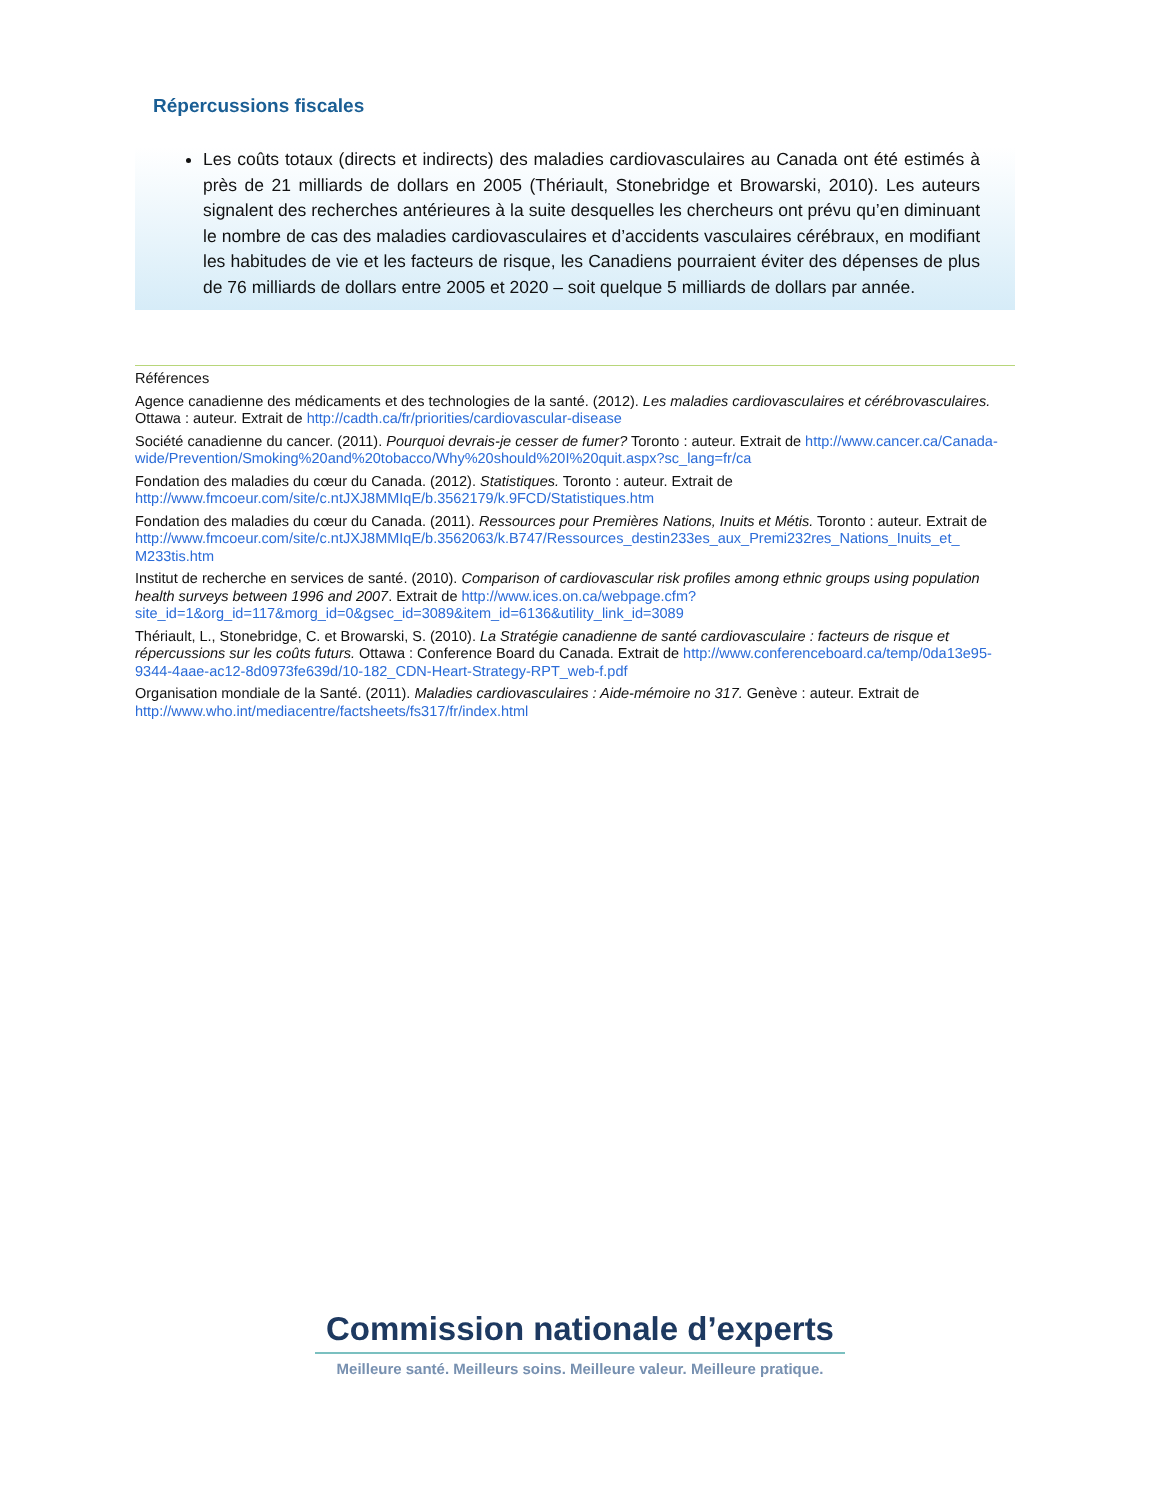Répercussions fiscales
Les coûts totaux (directs et indirects) des maladies cardiovasculaires au Canada ont été estimés à près de 21 milliards de dollars en 2005 (Thériault, Stonebridge et Browarski, 2010). Les auteurs signalent des recherches antérieures à la suite desquelles les chercheurs ont prévu qu’en diminuant le nombre de cas des maladies cardiovasculaires et d’accidents vasculaires cérébraux, en modifiant les habitudes de vie et les facteurs de risque, les Canadiens pourraient éviter des dépenses de plus de 76 milliards de dollars entre 2005 et 2020 – soit quelque 5 milliards de dollars par année.
Références
Agence canadienne des médicaments et des technologies de la santé. (2012). Les maladies cardiovasculaires et cérébrovasculaires. Ottawa : auteur. Extrait de http://cadth.ca/fr/priorities/cardiovascular-disease
Société canadienne du cancer. (2011). Pourquoi devrais-je cesser de fumer? Toronto : auteur. Extrait de http://www.cancer.ca/Canada-wide/Prevention/Smoking%20and%20tobacco/Why%20should%20I%20quit.aspx?sc_lang=fr/ca
Fondation des maladies du cœur du Canada. (2012). Statistiques. Toronto : auteur. Extrait de http://www.fmcoeur.com/site/c.ntJXJ8MMIqE/b.3562179/k.9FCD/Statistiques.htm
Fondation des maladies du cœur du Canada. (2011). Ressources pour Premières Nations, Inuits et Métis. Toronto : auteur. Extrait de http://www.fmcoeur.com/site/c.ntJXJ8MMIqE/b.3562063/k.B747/Ressources_destin233es_aux_Premi232res_Nations_Inuits_et_ M233tis.htm
Institut de recherche en services de santé. (2010). Comparison of cardiovascular risk profiles among ethnic groups using population health surveys between 1996 and 2007. Extrait de http://www.ices.on.ca/webpage.cfm?site_id=1&org_id=117&morg_id=0&gsec_id=3089&item_id=6136&utility_link_id=3089
Thériault, L., Stonebridge, C. et Browarski, S. (2010). La Stratégie canadienne de santé cardiovasculaire : facteurs de risque et répercussions sur les coûts futurs. Ottawa : Conference Board du Canada. Extrait de http://www.conferenceboard.ca/temp/0da13e95-9344-4aae-ac12-8d0973fe639d/10-182_CDN-Heart-Strategy-RPT_web-f.pdf
Organisation mondiale de la Santé. (2011). Maladies cardiovasculaires : Aide-mémoire no 317. Genève : auteur. Extrait de http://www.who.int/mediacentre/factsheets/fs317/fr/index.html
Commission nationale d’experts
Meilleure santé. Meilleurs soins. Meilleure valeur. Meilleure pratique.